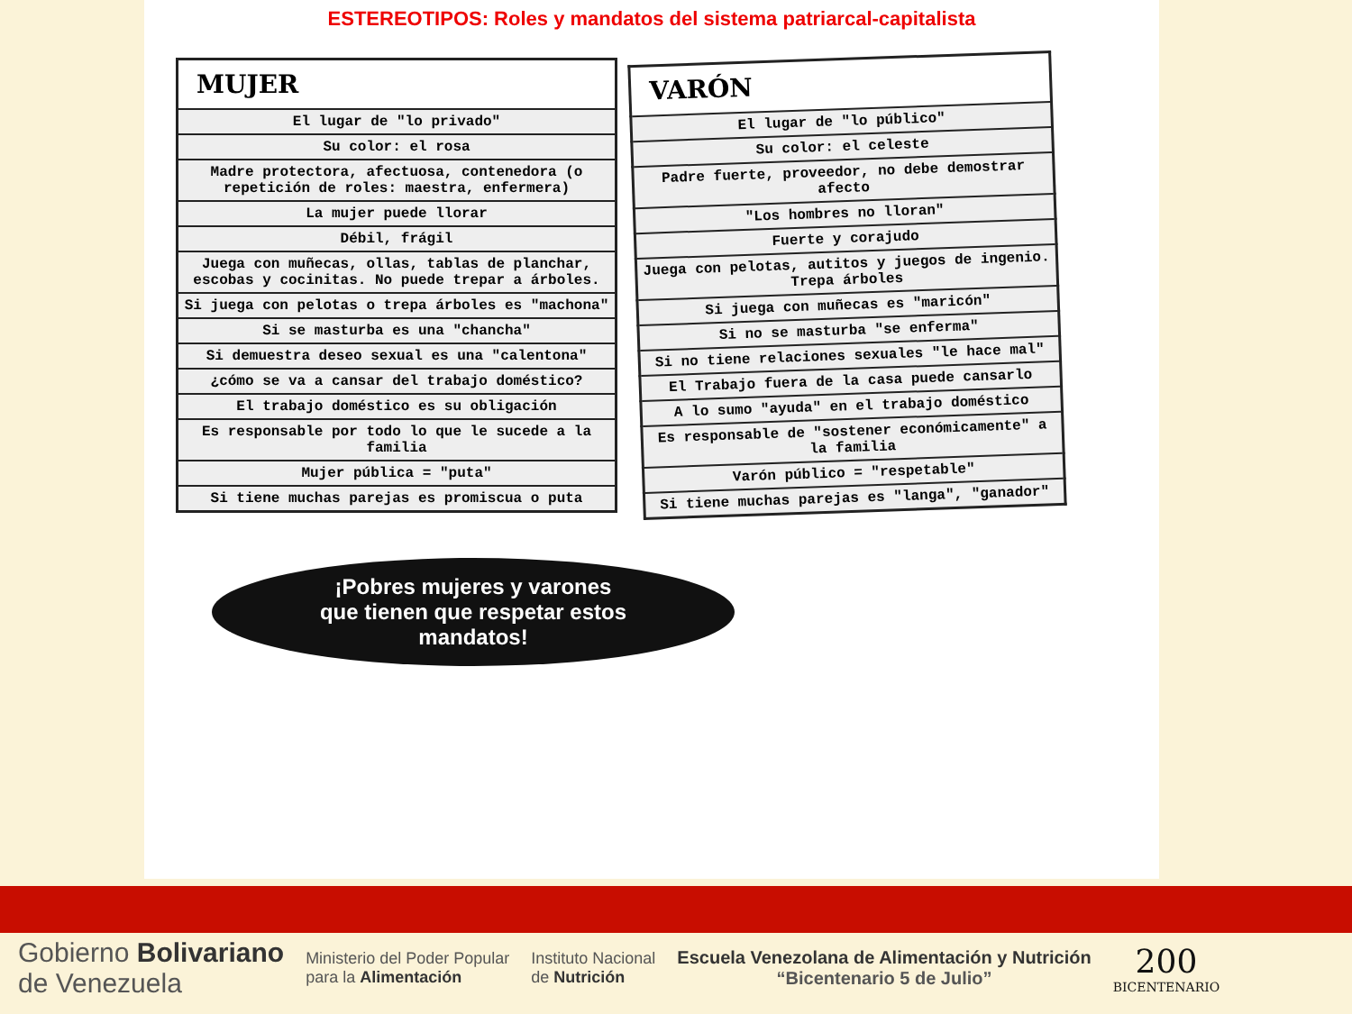ESTEREOTIPOS: Roles y mandatos del sistema patriarcal-capitalista
| MUJER |
| --- |
| El lugar de "lo privado" |
| Su color: el rosa |
| Madre protectora, afectuosa, contenedora (o repetición de roles: maestra, enfermera) |
| La mujer puede llorar |
| Débil, frágil |
| Juega con muñecas, ollas, tablas de planchar, escobas y cocinitas. No puede trepar a árboles. |
| Si juega con pelotas o trepa árboles es "machona" |
| Si se masturba es una "chancha" |
| Si demuestra deseo sexual es una "calentona" |
| ¿cómo se va a cansar del trabajo doméstico? |
| El trabajo doméstico es su obligación |
| Es responsable por todo lo que le sucede a la familia |
| Mujer pública = "puta" |
| Si tiene muchas parejas es promiscua o puta |
| VARÓN |
| --- |
| El lugar de "lo público" |
| Su color: el celeste |
| Padre fuerte, proveedor, no debe demostrar afecto |
| "Los hombres no lloran" |
| Fuerte y corajudo |
| Juega con pelotas, autitos y juegos de ingenio. Trepa árboles |
| Si juega con muñecas es "maricón" |
| Si no se masturba "se enferma" |
| Si no tiene relaciones sexuales "le hace mal" |
| El Trabajo fuera de la casa puede cansarlo |
| A lo sumo "ayuda" en el trabajo doméstico |
| Es responsable de "sostener económicamente" a la familia |
| Varón público = "respetable" |
| Si tiene muchas parejas es "langa", "ganador" |
¡Pobres mujeres y varones
que tienen que respetar estos
mandatos!
Gobierno Bolivariano
de Venezuela
Ministerio del Poder Popular
para la Alimentación
Instituto Nacional
de Nutrición
Escuela Venezolana de Alimentación y Nutrición
“Bicentenario 5 de Julio”
200
BICENTENARIO